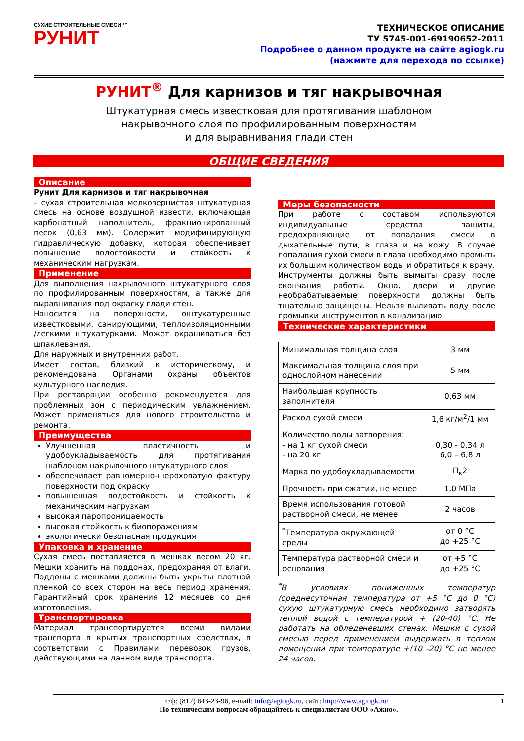СУХИЕ СТРОИТЕЛЬНЫЕ СМЕСИ ™
РУНИТ
ТЕХНИЧЕСКОЕ ОПИСАНИЕ
ТУ 5745-001-69190652-2011
Подробнее о данном продукте на сайте agiogk.ru
(нажмите для перехода по ссылке)
РУНИТ<sup>®</sup> Для карнизов и тяг накрывочная
Штукатурная смесь известковая для протягивания шаблоном
накрывочного слоя по профилированным поверхностям
и для выравнивания глади стен
ОБЩИЕ СВЕДЕНИЯ
Описание
Рунит Для карнизов и тяг накрывочная
– сухая строительная мелкозернистая штукатурная смесь на основе воздушной извести, включающая карбонатный наполнитель, фракционированный песок (0,63 мм). Содержит модифицирующую гидравлическую добавку, которая обеспечивает повышение водостойкости и стойкость к механическим нагрузкам.
Применение
Для выполнения накрывочного штукатурного слоя по профилированным поверхностям, а также для выравнивания под окраску глади стен.
Наносится на поверхности, оштукатуренные известковыми, санирующими, теплоизоляционными /легкими штукатурками. Может окрашиваться без шпаклевания.
Для наружных и внутренних работ.
Имеет состав, близкий к историческому, и рекомендована Органами охраны объектов культурного наследия.
При реставрации особенно рекомендуется для проблемных зон с периодическим увлажнением. Может применяться для нового строительства и ремонта.
Преимущества
Улучшенная пластичность и удобоукладываемость для протягивания шаблоном накрывочного штукатурного слоя
обеспечивает равномерно-шероховатую фактуру поверхности под окраску
повышенная водостойкость и стойкость к механическим нагрузкам
высокая паропроницаемость
высокая стойкость к биопоражениям
экологически безопасная продукция
Упаковка и хранение
Сухая смесь поставляется в мешках весом 20 кг. Мешки хранить на поддонах, предохраняя от влаги. Поддоны с мешками должны быть укрыты плотной пленкой со всех сторон на весь период хранения. Гарантийный срок хранения 12 месяцев со дня изготовления.
Транспортировка
Материал транспортируется всеми видами транспорта в крытых транспортных средствах, в соответствии с Правилами перевозок грузов, действующими на данном виде транспорта.
Меры безопасности
При работе с составом используются индивидуальные средства защиты, предохраняющие от попадания смеси в дыхательные пути, в глаза и на кожу. В случае попадания сухой смеси в глаза необходимо промыть их большим количеством воды и обратиться к врачу.
Инструменты должны быть вымыты сразу после окончания работы. Окна, двери и другие необрабатываемые поверхности должны быть тщательно защищены. Нельзя выливать воду после промывки инструментов в канализацию.
Технические характеристики
| Минимальная толщина слоя | 3 мм |
| Максимальная толщина слоя при однослойном нанесении | 5 мм |
| Наибольшая крупность заполнителя | 0,63 мм |
| Расход сухой смеси | 1,6 кг/м<sup>2</sup>/1 мм |
| Количество воды затворения: - на 1 кг сухой смеси - на 20 кг | 0,30 - 0,34 л 6,0 – 6,8 л |
| Марка по удобоукладываемости | П<sub>к</sub>2 |
| Прочность при сжатии, не менее | 1,0 МПа |
| Время использования готовой растворной смеси, не менее | 2 часов |
| <sup>*</sup> Температура окружающей среды | от 0 °С до +25 °С |
| Температура растворной смеси и основания | от +5 °С до +25 °С |
<sup>*</sup> В условиях пониженных температур (среднесуточная температура от +5 °С до 0 °С) сухую штукатурную смесь необходимо затворять теплой водой с температурой + (20-40) °С. Не работать на обледеневших стенах. Мешки с сухой смесью перед применением выдержать в теплом помещении при температуре +(10 -20) °С не менее 24 часов.
т/ф: (812) 643-23-96, e-mail: info@agiogk.ru, сайт: http://www.agiogk.ru/ 1
По техническим вопросам обращайтесь к специалистам ООО «Ажио».